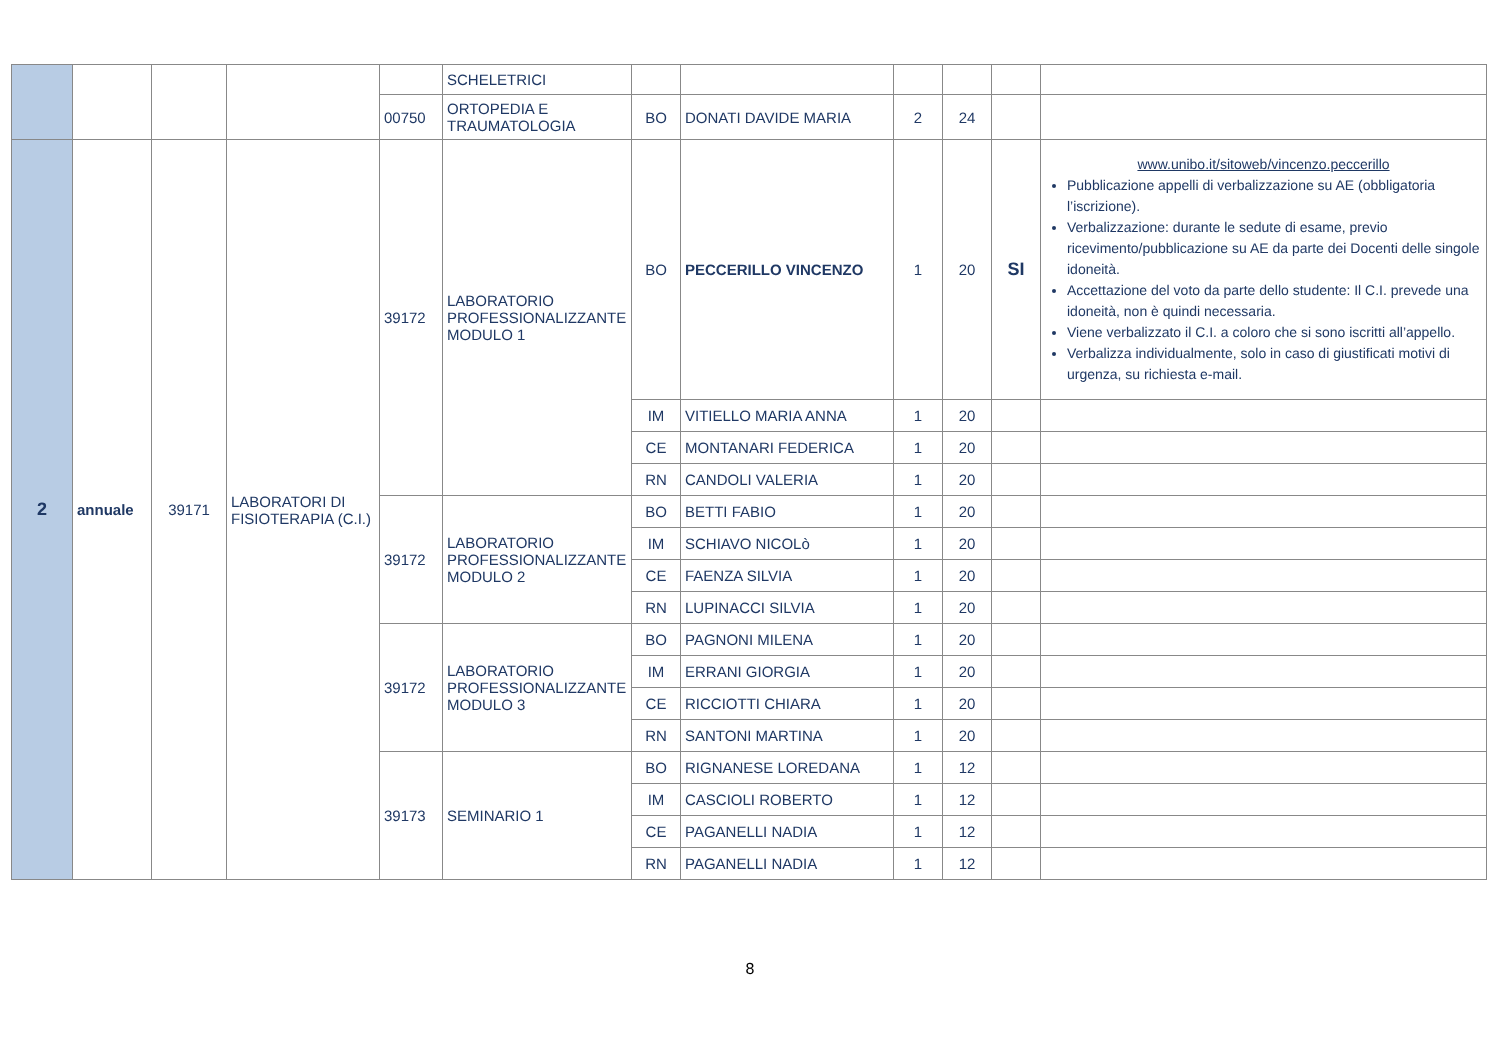| | | | | | SCHELETRICI | | | | | | |
| | | | | 00750 | ORTOPEDIA E TRAUMATOLOGIA | BO | DONATI DAVIDE MARIA | 2 | 24 | | |
| 2 | annuale | 39171 | LABORATORI DI FISIOTERAPIA (C.I.) | 39172 | LABORATORIO PROFESSIONALIZZANTE MODULO 1 | BO | PECCERILLO VINCENZO | 1 | 20 | SI | www.unibo.it/sitoweb/vincenzo.peccerillo Pubblicazione appelli di verbalizzazione su AE (obbligatoria l’iscrizione). Verbalizzazione: durante le sedute di esame, previo ricevimento/pubblicazione su AE da parte dei Docenti delle singole idoneità. Accettazione del voto da parte dello studente: Il C.I. prevede una idoneità, non è quindi necessaria. Viene verbalizzato il C.I. a coloro che si sono iscritti all’appello. Verbalizza individualmente, solo in caso di giustificati motivi di urgenza, su richiesta e-mail. |
| | | | | | | IM | VITIELLO MARIA ANNA | 1 | 20 | | |
| | | | | | | CE | MONTANARI FEDERICA | 1 | 20 | | |
| | | | | | | RN | CANDOLI VALERIA | 1 | 20 | | |
| | | | | 39172 | LABORATORIO PROFESSIONALIZZANTE MODULO 2 | BO | BETTI FABIO | 1 | 20 | | |
| | | | | | | IM | SCHIAVO NICOLò | 1 | 20 | | |
| | | | | | | CE | FAENZA SILVIA | 1 | 20 | | |
| | | | | | | RN | LUPINACCI SILVIA | 1 | 20 | | |
| | | | | 39172 | LABORATORIO PROFESSIONALIZZANTE MODULO 3 | BO | PAGNONI MILENA | 1 | 20 | | |
| | | | | | | IM | ERRANI GIORGIA | 1 | 20 | | |
| | | | | | | CE | RICCIOTTI CHIARA | 1 | 20 | | |
| | | | | | | RN | SANTONI MARTINA | 1 | 20 | | |
| | | | | 39173 | SEMINARIO 1 | BO | RIGNANESE LOREDANA | 1 | 12 | | |
| | | | | | | IM | CASCIOLI ROBERTO | 1 | 12 | | |
| | | | | | | CE | PAGANELLI NADIA | 1 | 12 | | |
| | | | | | | RN | PAGANELLI NADIA | 1 | 12 | | |
8